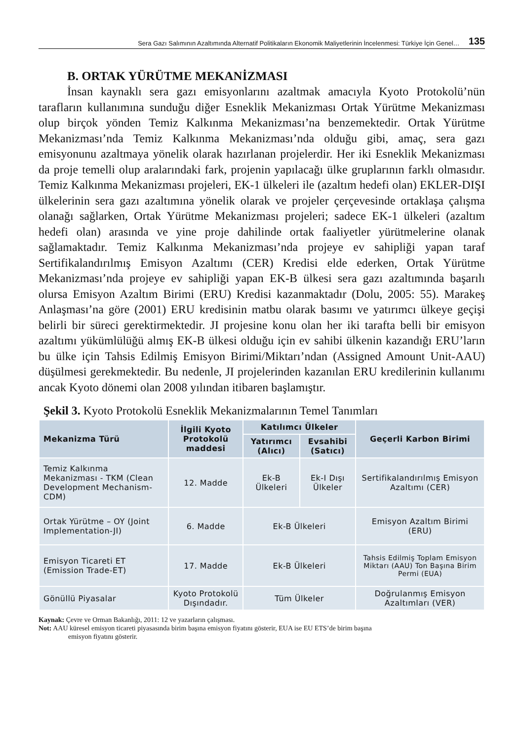Sera Gazı Salımının Azaltımında Alternatif Politikaların Ekonomik Maliyetlerinin İncelenmesi: Türkiye İçin Genel… 135
B. ORTAK YÜRÜTME MEKANİZMASI
İnsan kaynaklı sera gazı emisyonlarını azaltmak amacıyla Kyoto Protokolü’nün tarafların kullanımına sunduğu diğer Esneklik Mekanizması Ortak Yürütme Mekanizması olup birçok yönden Temiz Kalkınma Mekanizması’na benzemektedir. Ortak Yürütme Mekanizması’nda Temiz Kalkınma Mekanizması’nda olduğu gibi, amaç, sera gazı emisyonunu azaltmaya yönelik olarak hazırlanan projelerdir. Her iki Esneklik Mekanizması da proje temelli olup aralarındaki fark, projenin yapılacağı ülke gruplarının farklı olmasıdır. Temiz Kalkınma Mekanizması projeleri, EK-1 ülkeleri ile (azaltım hedefi olan) EKLER-DIŞI ülkelerinin sera gazı azaltımına yönelik olarak ve projeler çerçevesinde ortaklaşa çalışma olanağı sağlarken, Ortak Yürütme Mekanizması projeleri; sadece EK-1 ülkeleri (azaltım hedefi olan) arasında ve yine proje dahilinde ortak faaliyetler yürütmelerine olanak sağlamaktadır. Temiz Kalkınma Mekanizması’nda projeye ev sahipliği yapan taraf Sertifikalandırılmış Emisyon Azaltımı (CER) Kredisi elde ederken, Ortak Yürütme Mekanizması’nda projeye ev sahipliği yapan EK-B ülkesi sera gazı azaltımında başarılı olursa Emisyon Azaltım Birimi (ERU) Kredisi kazanmaktadır (Dolu, 2005: 55). Marakeş Anlaşması’na göre (2001) ERU kredisinin matbu olarak basımı ve yatırımcı ülkeye geçişi belirli bir süreci gerektirmektedir. JI projesine konu olan her iki tarafta belli bir emisyon azaltımı yükümlülüğü almış EK-B ülkesi olduğu için ev sahibi ülkenin kazandığı ERU’ların bu ülke için Tahsis Edilmiş Emisyon Birimi/Miktarı’ndan (Assigned Amount Unit-AAU) düşülmesi gerekmektedir. Bu nedenle, JI projelerinden kazanılan ERU kredilerinin kullanımı ancak Kyoto dönemi olan 2008 yılından itibaren başlamıştır.
Şekil 3. Kyoto Protokolü Esneklik Mekanizmalarının Temel Tanımları
| Mekanizma Türü | İlgili Kyoto Protokolü maddesi | Katılımcı Ülkeler | | Geçerli Karbon Birimi |
| --- | --- | --- | --- | --- |
| | | Yatırımcı (Alıcı) | Evsahibi (Satıcı) | |
| Temiz Kalkınma Mekanizması - TKM (Clean Development Mechanism-CDM) | 12. Madde | Ek-B Ülkeleri | Ek-I Dışı Ülkeler | Sertifikalandırılmış Emisyon Azaltımı (CER) |
| Ortak Yürütme – OY (Joint Implementation-JI) | 6. Madde | Ek-B Ülkeleri | | Emisyon Azaltım Birimi (ERU) |
| Emisyon Ticareti ET (Emission Trade-ET) | 17. Madde | Ek-B Ülkeleri | | Tahsis Edilmiş Toplam Emisyon Miktarı (AAU) Ton Başına Birim Permi (EUA) |
| Gönüllü Piyasalar | Kyoto Protokolü Dışındadır. | Tüm Ülkeler | | Doğrulanmış Emisyon Azaltımları (VER) |
Kaynak: Çevre ve Orman Bakanlığı, 2011: 12 ve yazarların çalışması.
Not: AAU küresel emisyon ticareti piyasasında birim başına emisyon fiyatını gösterir, EUA ise EU ETS’de birim başına
emisyon fiyatını gösterir.